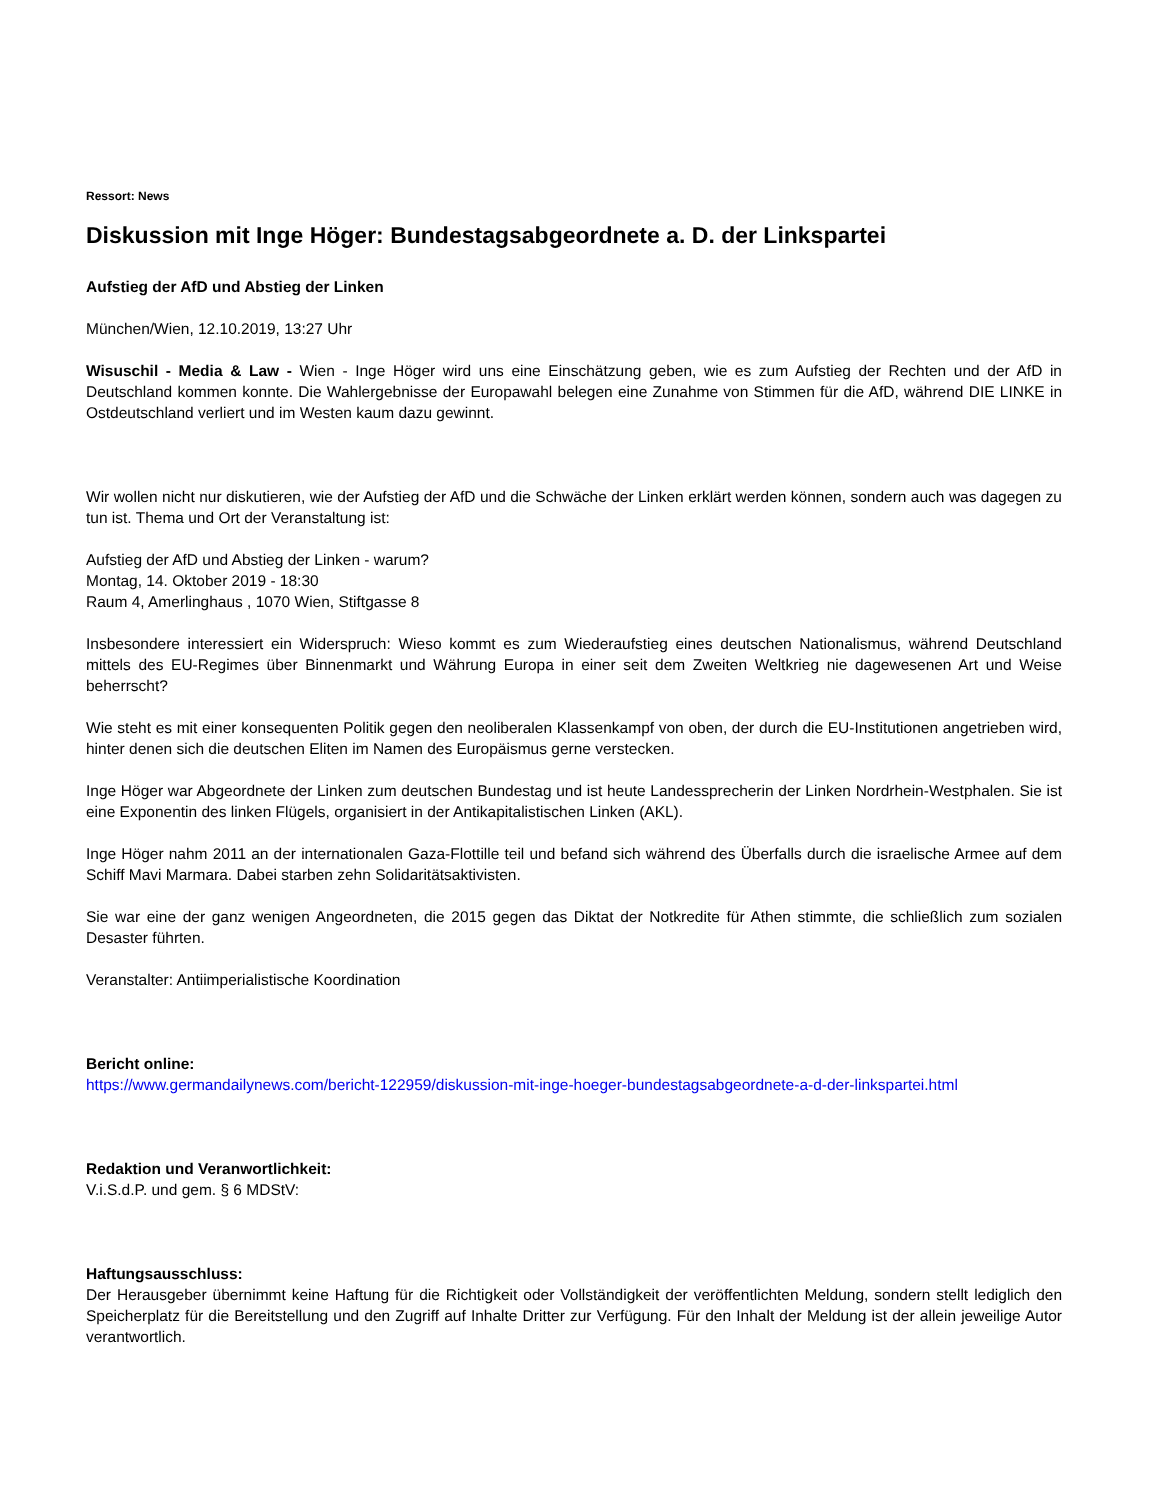Ressort: News
Diskussion mit Inge Höger: Bundestagsabgeordnete a. D. der Linkspartei
Aufstieg der AfD und Abstieg der Linken
München/Wien, 12.10.2019, 13:27 Uhr
Wisuschil - Media & Law - Wien - Inge Höger wird uns eine Einschätzung geben, wie es zum Aufstieg der Rechten und der AfD in Deutschland kommen konnte. Die Wahlergebnisse der Europawahl belegen eine Zunahme von Stimmen für die AfD, während DIE LINKE in Ostdeutschland verliert und im Westen kaum dazu gewinnt.
Wir wollen nicht nur diskutieren, wie der Aufstieg der AfD und die Schwäche der Linken erklärt werden können, sondern auch was dagegen zu tun ist. Thema und Ort der Veranstaltung ist:
Aufstieg der AfD und Abstieg der Linken - warum?
Montag, 14. Oktober 2019 - 18:30
Raum 4, Amerlinghaus , 1070 Wien, Stiftgasse 8
Insbesondere interessiert ein Widerspruch: Wieso kommt es zum Wiederaufstieg eines deutschen Nationalismus, während Deutschland mittels des EU-Regimes über Binnenmarkt und Währung Europa in einer seit dem Zweiten Weltkrieg nie dagewesenen Art und Weise beherrscht?
Wie steht es mit einer konsequenten Politik gegen den neoliberalen Klassenkampf von oben, der durch die EU-Institutionen angetrieben wird, hinter denen sich die deutschen Eliten im Namen des Europäismus gerne verstecken.
Inge Höger war Abgeordnete der Linken zum deutschen Bundestag und ist heute Landessprecherin der Linken Nordrhein-Westphalen. Sie ist eine Exponentin des linken Flügels, organisiert in der Antikapitalistischen Linken (AKL).
Inge Höger nahm 2011 an der internationalen Gaza-Flottille teil und befand sich während des Überfalls durch die israelische Armee auf dem Schiff Mavi Marmara. Dabei starben zehn Solidaritätsaktivisten.
Sie war eine der ganz wenigen Angeordneten, die 2015 gegen das Diktat der Notkredite für Athen stimmte, die schließlich zum sozialen Desaster führten.
Veranstalter: Antiimperialistische Koordination
Bericht online:
https://www.germandailynews.com/bericht-122959/diskussion-mit-inge-hoeger-bundestagsabgeordnete-a-d-der-linkspartei.html
Redaktion und Veranwortlichkeit:
V.i.S.d.P. und gem. § 6 MDStV:
Haftungsausschluss:
Der Herausgeber übernimmt keine Haftung für die Richtigkeit oder Vollständigkeit der veröffentlichten Meldung, sondern stellt lediglich den Speicherplatz für die Bereitstellung und den Zugriff auf Inhalte Dritter zur Verfügung. Für den Inhalt der Meldung ist der allein jeweilige Autor verantwortlich.